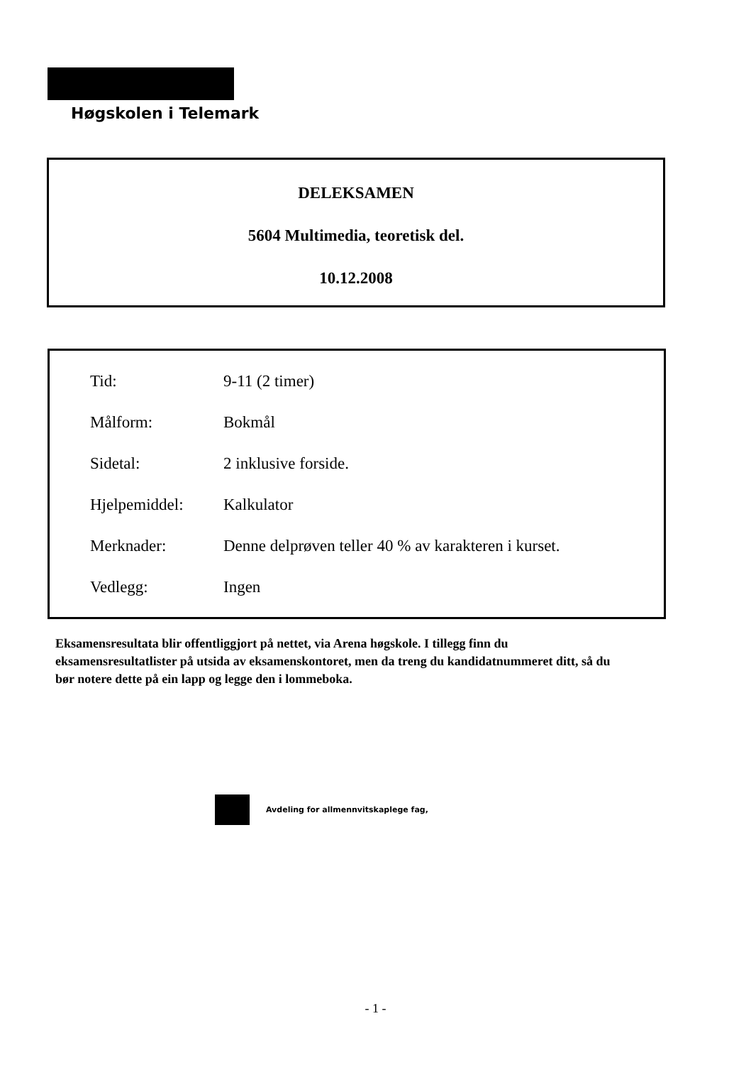Høgskolen i Telemark
DELEKSAMEN
5604 Multimedia, teoretisk del.
10.12.2008
| Tid: | 9-11 (2 timer) |
| Målform: | Bokmål |
| Sidetal: | 2 inklusive forside. |
| Hjelpemiddel: | Kalkulator |
| Merknader: | Denne delprøven teller 40 % av karakteren i kurset. |
| Vedlegg: | Ingen |
Eksamensresultata blir offentliggjort på nettet, via Arena høgskole. I tillegg finn du eksamensresultatlister på utsida av eksamenskontoret, men da treng du kandidatnummeret ditt, så du bør notere dette på ein lapp og legge den i lommeboka.
Avdeling for allmennvitskaplege fag,
- 1 -